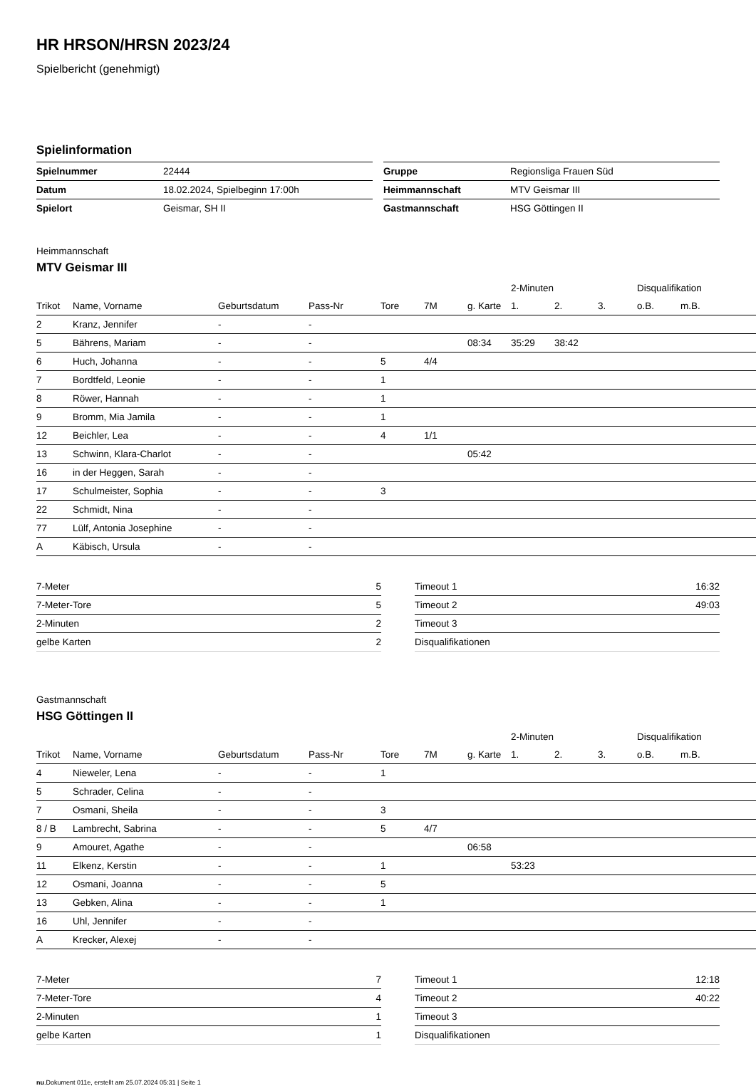HR HRSON/HRSN 2023/24
Spielbericht (genehmigt)
Spielinformation
| Spielnummer | 22444 |
| Datum | 18.02.2024, Spielbeginn 17:00h |
| Spielort | Geismar, SH II |
| Gruppe | Regionsliga Frauen Süd |
| Heimmannschaft | MTV Geismar III |
| Gastmannschaft | HSG Göttingen II |
Heimmannschaft
MTV Geismar III
| | | | | | | | 2-Minuten | | | Disqualifikation | |
| --- | --- | --- | --- | --- | --- | --- | --- | --- | --- | --- | --- |
| Trikot | Name, Vorname | Geburtsdatum | Pass-Nr | Tore | 7M | g. Karte | 1. | 2. | 3. | o.B. | m.B. |
| 2 | Kranz, Jennifer | - | - | | | | | | | | |
| 5 | Bährens, Mariam | - | - | | | 08:34 | 35:29 | 38:42 | | | |
| 6 | Huch, Johanna | - | - | 5 | 4/4 | | | | | | |
| 7 | Bordtfeld, Leonie | - | - | 1 | | | | | | | |
| 8 | Röwer, Hannah | - | - | 1 | | | | | | | |
| 9 | Bromm, Mia Jamila | - | - | 1 | | | | | | | |
| 12 | Beichler, Lea | - | - | 4 | 1/1 | | | | | | |
| 13 | Schwinn, Klara-Charlot | - | - | | | 05:42 | | | | | |
| 16 | in der Heggen, Sarah | - | - | | | | | | | | |
| 17 | Schulmeister, Sophia | - | - | 3 | | | | | | | |
| 22 | Schmidt, Nina | - | - | | | | | | | | |
| 77 | Lülf, Antonia Josephine | - | - | | | | | | | | |
| A | Käbisch, Ursula | - | - | | | | | | | | |
| 7-Meter | 5 |
| 7-Meter-Tore | 5 |
| 2-Minuten | 2 |
| gelbe Karten | 2 |
| Timeout 1 | 16:32 |
| Timeout 2 | 49:03 |
| Timeout 3 | |
| Disqualifikationen | |
Gastmannschaft
HSG Göttingen II
| | | | | | | | 2-Minuten | | | Disqualifikation | |
| --- | --- | --- | --- | --- | --- | --- | --- | --- | --- | --- | --- |
| Trikot | Name, Vorname | Geburtsdatum | Pass-Nr | Tore | 7M | g. Karte | 1. | 2. | 3. | o.B. | m.B. |
| 4 | Nieweler, Lena | - | - | 1 | | | | | | | |
| 5 | Schrader, Celina | - | - | | | | | | | | |
| 7 | Osmani, Sheila | - | - | 3 | | | | | | | |
| 8 / B | Lambrecht, Sabrina | - | - | 5 | 4/7 | | | | | | |
| 9 | Amouret, Agathe | - | - | | | 06:58 | | | | | |
| 11 | Elkenz, Kerstin | - | - | 1 | | | 53:23 | | | | |
| 12 | Osmani, Joanna | - | - | 5 | | | | | | | |
| 13 | Gebken, Alina | - | - | 1 | | | | | | | |
| 16 | Uhl, Jennifer | - | - | | | | | | | | |
| A | Krecker, Alexej | - | - | | | | | | | | |
| 7-Meter | 7 |
| 7-Meter-Tore | 4 |
| 2-Minuten | 1 |
| gelbe Karten | 1 |
| Timeout 1 | 12:18 |
| Timeout 2 | 40:22 |
| Timeout 3 | |
| Disqualifikationen | |
nu.Dokument 011e, erstellt am 25.07.2024 05:31 | Seite 1